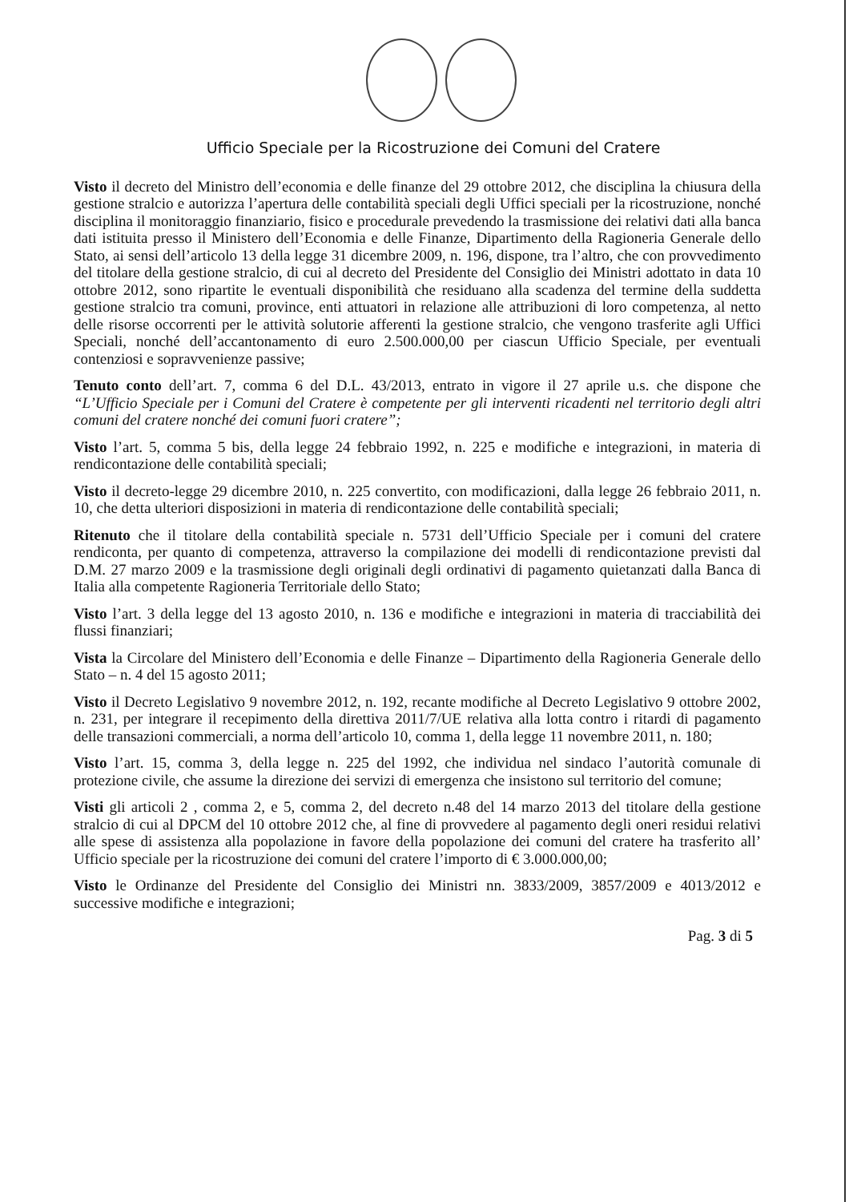Ufficio Speciale per la Ricostruzione dei Comuni del Cratere
Visto il decreto del Ministro dell’economia e delle finanze del 29 ottobre 2012, che disciplina la chiusura della gestione stralcio e autorizza l’apertura delle contabilità speciali degli Uffici speciali per la ricostruzione, nonché disciplina il monitoraggio finanziario, fisico e procedurale prevedendo la trasmissione dei relativi dati alla banca dati istituita presso il Ministero dell’Economia e delle Finanze, Dipartimento della Ragioneria Generale dello Stato, ai sensi dell’articolo 13 della legge 31 dicembre 2009, n. 196, dispone, tra l’altro, che con provvedimento del titolare della gestione stralcio, di cui al decreto del Presidente del Consiglio dei Ministri adottato in data 10 ottobre 2012, sono ripartite le eventuali disponibilità che residuano alla scadenza del termine della suddetta gestione stralcio tra comuni, province, enti attuatori in relazione alle attribuzioni di loro competenza, al netto delle risorse occorrenti per le attività solutorie afferenti la gestione stralcio, che vengono trasferite agli Uffici Speciali, nonché dell’accantonamento di euro 2.500.000,00 per ciascun Ufficio Speciale, per eventuali contenziosi e sopravvenienze passive;
Tenuto conto dell’art. 7, comma 6 del D.L. 43/2013, entrato in vigore il 27 aprile u.s. che dispone che “L’Ufficio Speciale per i Comuni del Cratere è competente per gli interventi ricadenti nel territorio degli altri comuni del cratere nonché dei comuni fuori cratere”;
Visto l’art. 5, comma 5 bis, della legge 24 febbraio 1992, n. 225 e modifiche e integrazioni, in materia di rendicontazione delle contabilità speciali;
Visto il decreto-legge 29 dicembre 2010, n. 225 convertito, con modificazioni, dalla legge 26 febbraio 2011, n. 10, che detta ulteriori disposizioni in materia di rendicontazione delle contabilità speciali;
Ritenuto che il titolare della contabilità speciale n. 5731 dell’Ufficio Speciale per i comuni del cratere rendiconta, per quanto di competenza, attraverso la compilazione dei modelli di rendicontazione previsti dal D.M. 27 marzo 2009 e la trasmissione degli originali degli ordinativi di pagamento quietanzati dalla Banca di Italia alla competente Ragioneria Territoriale dello Stato;
Visto l’art. 3 della legge del 13 agosto 2010, n. 136 e modifiche e integrazioni in materia di tracciabilità dei flussi finanziari;
Vista la Circolare del Ministero dell’Economia e delle Finanze – Dipartimento della Ragioneria Generale dello Stato – n. 4 del 15 agosto 2011;
Visto il Decreto Legislativo 9 novembre 2012, n. 192, recante modifiche al Decreto Legislativo 9 ottobre 2002, n. 231, per integrare il recepimento della direttiva 2011/7/UE relativa alla lotta contro i ritardi di pagamento delle transazioni commerciali, a norma dell’articolo 10, comma 1, della legge 11 novembre 2011, n. 180;
Visto l’art. 15, comma 3, della legge n. 225 del 1992, che individua nel sindaco l’autorità comunale di protezione civile, che assume la direzione dei servizi di emergenza che insistono sul territorio del comune;
Visti gli articoli 2 , comma 2, e 5, comma 2, del decreto n.48 del 14 marzo 2013 del titolare della gestione stralcio di cui al DPCM del 10 ottobre 2012 che, al fine di provvedere al pagamento degli oneri residui relativi alle spese di assistenza alla popolazione in favore della popolazione dei comuni del cratere ha trasferito all’ Ufficio speciale per la ricostruzione dei comuni del cratere l’importo di € 3.000.000,00;
Visto le Ordinanze del Presidente del Consiglio dei Ministri nn. 3833/2009, 3857/2009 e 4013/2012 e successive modifiche e integrazioni;
Pag. 3 di 5